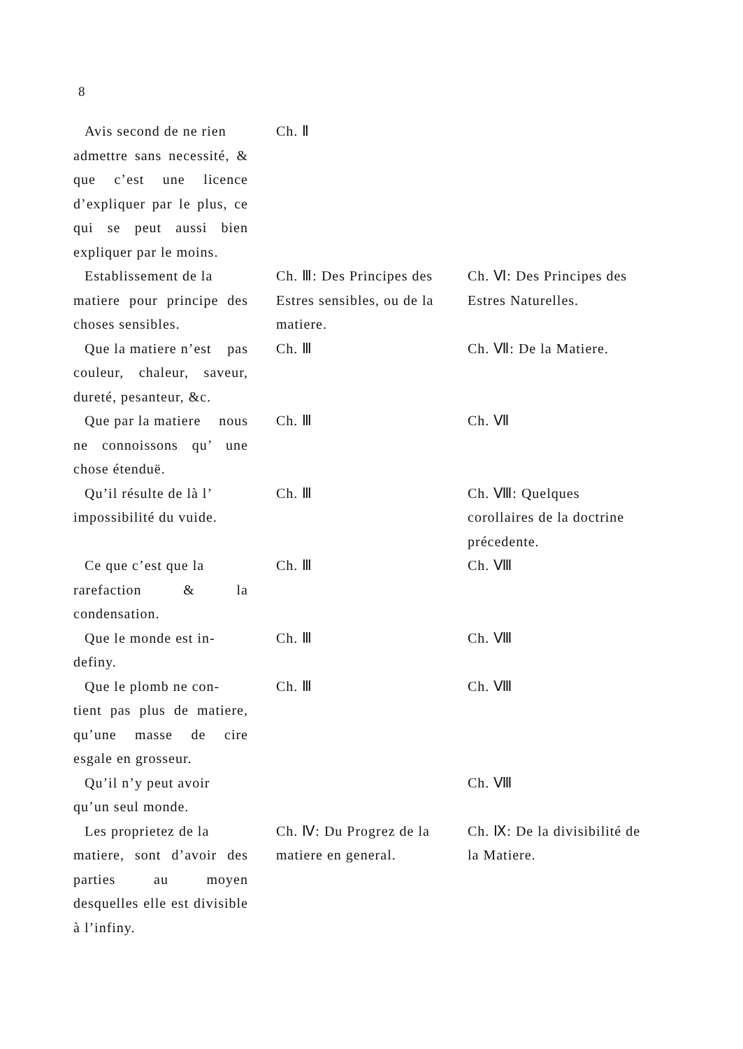8
| Avis second de ne rien admettre sans necessité, & que c’est une licence d’expliquer par le plus, ce qui se peut aussi bien expliquer par le moins. | Ch. Ⅱ | |
| Establissement de la matiere pour principe des choses sensibles. | Ch. Ⅲ: Des Principes des Estres sensibles, ou de la matiere. | Ch. Ⅵ: Des Principes des Estres Naturelles. |
| Que la matiere n’est pas couleur, chaleur, saveur, dureté, pesanteur, &c. | Ch. Ⅲ | Ch. Ⅶ: De la Matiere. |
| Que par la matiere nous ne connoissons qu’ une chose étenduë. | Ch. Ⅲ | Ch. Ⅶ |
| Qu’il résulte de là l’ impossibilité du vuide. | Ch. Ⅲ | Ch. Ⅷ: Quelques corollaires de la doctrine précedente. |
| Ce que c’est que la rarefaction & la condensation. | Ch. Ⅲ | Ch. Ⅷ |
| Que le monde est in- definy. | Ch. Ⅲ | Ch. Ⅷ |
| Que le plomb ne con- tient pas plus de matiere, qu’une masse de cire esgale en grosseur. | Ch. Ⅲ | Ch. Ⅷ |
| Qu’il n’y peut avoir qu’un seul monde. | | Ch. Ⅷ |
| Les proprietez de la matiere, sont d’avoir des parties au moyen desquelles elle est divisible à l’infiny. | Ch. Ⅳ: Du Progrez de la matiere en general. | Ch. Ⅸ: De la divisibilité de la Matiere. |